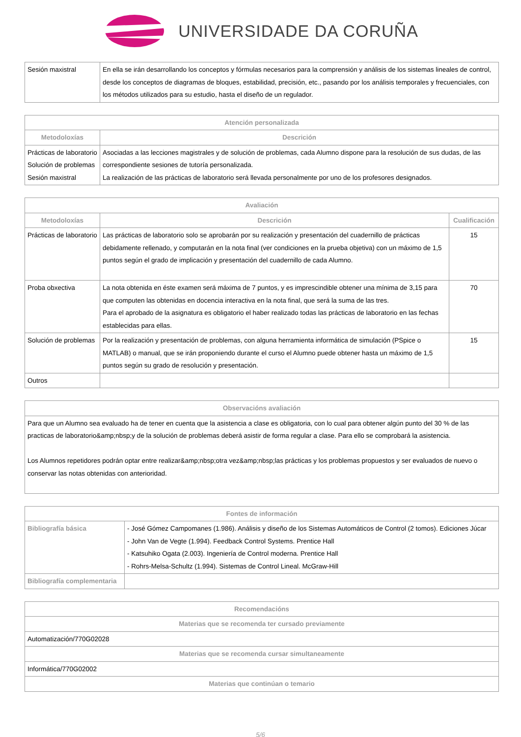UNIVERSIDADE DA CORUÑA
| Sesión maxistral | En ella se irán desarrollando los conceptos y fórmulas necesarios para la comprensión y análisis de los sistemas lineales de control, desde los conceptos de diagramas de bloques, estabilidad, precisión, etc., pasando por los análisis temporales y frecuenciales, con los métodos utilizados para su estudio, hasta el diseño de un regulador. |
| Atención personalizada | |
| --- | --- |
| Metodoloxías | Descrición |
| Prácticas de laboratorio Solución de problemas Sesión maxistral | Asociadas a las lecciones magistrales y de solución de problemas, cada Alumno dispone para la resolución de sus dudas, de las correspondiente sesiones de tutoría personalizada. La realización de las prácticas de laboratorio será llevada personalmente por uno de los profesores designados. |
| Avaliación | | |
| --- | --- | --- |
| Metodoloxías | Descrición | Cualificación |
| Prácticas de laboratorio | Las prácticas de laboratorio solo se aprobarán por su realización y presentación del cuadernillo de prácticas debidamente rellenado, y computarán en la nota final (ver condiciones en la prueba objetiva) con un máximo de 1,5 puntos según el grado de implicación y presentación del cuadernillo de cada Alumno. | 15 |
| Proba obxectiva | La nota obtenida en éste examen será máxima de 7 puntos, y es imprescindible obtener una mínima de 3,15 para que computen las obtenidas en docencia interactiva en la nota final, que será la suma de las tres. Para el aprobado de la asignatura es obligatorio el haber realizado todas las prácticas de laboratorio en las fechas establecidas para ellas. | 70 |
| Solución de problemas | Por la realización y presentación de problemas, con alguna herramienta informática de simulación (PSpice o MATLAB) o manual, que se irán proponiendo durante el curso el Alumno puede obtener hasta un máximo de 1,5 puntos según su grado de resolución y presentación. | 15 |
| Outros | | |
| Observacións avaliación |
| --- |
| Para que un Alumno sea evaluado ha de tener en cuenta que la asistencia a clase es obligatoria, con lo cual para obtener algún punto del 30 % de las practicas de laboratorio&amp;nbsp;y de la solución de problemas deberá asistir de forma regular a clase. Para ello se comprobará la asistencia. Los Alumnos repetidores podrán optar entre realizar&amp;nbsp;otra vez&amp;nbsp;las prácticas y los problemas propuestos y ser evaluados de nuevo o conservar las notas obtenidas con anterioridad. |
| Fontes de información | |
| --- | --- |
| Bibliografía básica | - José Gómez Campomanes (1.986). Análisis y diseño de los Sistemas Automáticos de Control (2 tomos). Ediciones Júcar - John Van de Vegte (1.994). Feedback Control Systems. Prentice Hall - Katsuhiko Ogata (2.003). Ingeniería de Control moderna. Prentice Hall - Rohrs-Melsa-Schultz (1.994). Sistemas de Control Lineal. McGraw-Hill |
| Bibliografía complementaria | |
| Recomendacións |
| --- |
| Materias que se recomenda ter cursado previamente |
| Automatización/770G02028 |
| Materias que se recomenda cursar simultaneamente |
| Informática/770G02002 |
| Materias que continúan o temario |
5/6